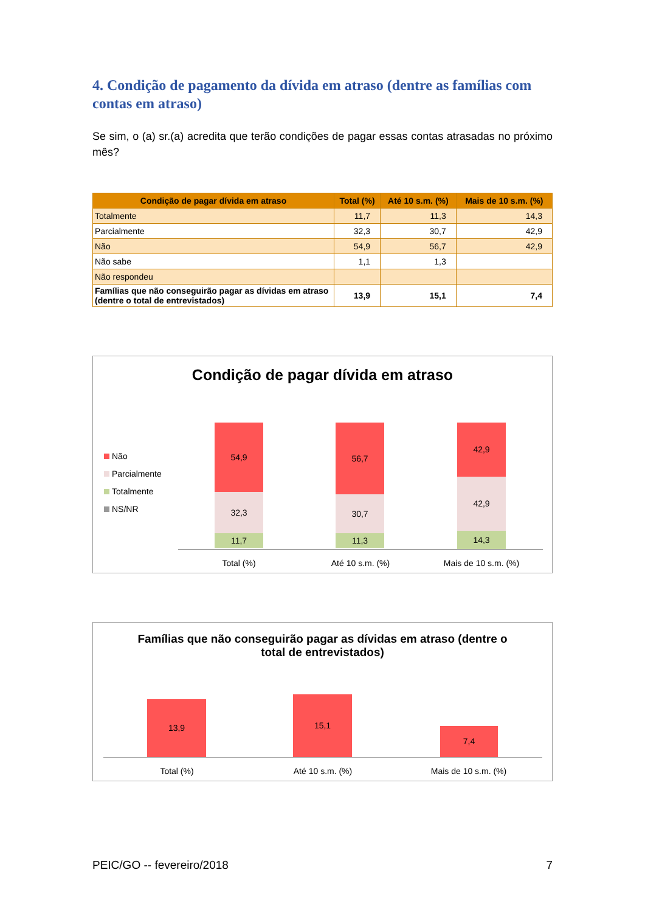4. Condição de pagamento da dívida em atraso (dentre as famílias com contas em atraso)
Se sim, o (a) sr.(a) acredita que terão condições de pagar essas contas atrasadas no próximo mês?
| Condição de pagar dívida em atraso | Total (%) | Até 10 s.m. (%) | Mais de 10 s.m. (%) |
| --- | --- | --- | --- |
| Totalmente | 11,7 | 11,3 | 14,3 |
| Parcialmente | 32,3 | 30,7 | 42,9 |
| Não | 54,9 | 56,7 | 42,9 |
| Não sabe | 1,1 | 1,3 | |
| Não respondeu | | | |
| Famílias que não conseguirão pagar as dívidas em atraso (dentre o total de entrevistados) | 13,9 | 15,1 | 7,4 |
Condição de pagar dívida em atraso
Não
Parcialmente
Totalmente
NS/NR
54,9
32,3
11,7
56,7
30,7
11,3
42,9
42,9
14,3
Total (%) Até 10 s.m. (%) Mais de 10 s.m. (%)
Famílias que não conseguirão pagar as dívidas em atraso (dentre o total de entrevistados)
13,9 15,1
7,4
Total (%) Até 10 s.m. (%) Mais de 10 s.m. (%)
PEIC/GO -- fevereiro/2018 7